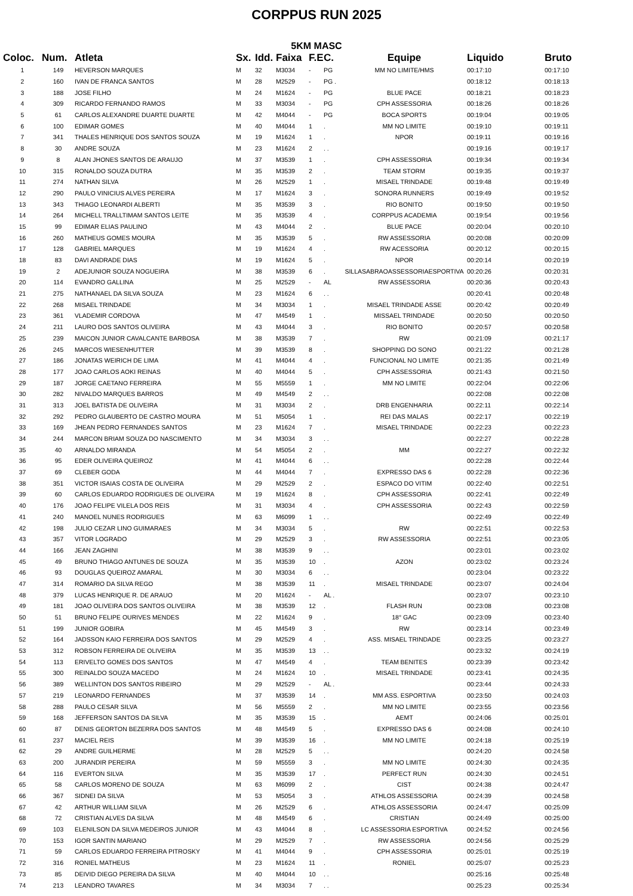CORPPUS RUN 2025
5KM MASC
| Coloc. | Num. | Atleta | Sx. | Idd. | Faixa | F.E | C. | Equipe | Liquido | Bruto |
| --- | --- | --- | --- | --- | --- | --- | --- | --- | --- | --- |
| 1 | 149 | HEVERSON MARQUES | M | 32 | M3034 | - | PG | MM NO LIMITE/HMS | 00:17:10 | 00:17:10 |
| 2 | 160 | IVAN DE FRANCA SANTOS | M | 28 | M2529 | - | PG . | | 00:18:12 | 00:18:13 |
| 3 | 188 | JOSE FILHO | M | 24 | M1624 | - | PG | BLUE PACE | 00:18:21 | 00:18:23 |
| 4 | 309 | RICARDO FERNANDO RAMOS | M | 33 | M3034 | - | PG | CPH ASSESSORIA | 00:18:26 | 00:18:26 |
| 5 | 61 | CARLOS ALEXANDRE DUARTE DUARTE | M | 42 | M4044 | - | PG | BOCA SPORTS | 00:19:04 | 00:19:05 |
| 6 | 100 | EDIMAR GOMES | M | 40 | M4044 | 1 | . | MM NO LIMITE | 00:19:10 | 00:19:11 |
| 7 | 341 | THALES HENRIQUE DOS SANTOS SOUZA | M | 19 | M1624 | 1 | . | NPOR | 00:19:11 | 00:19:16 |
| 8 | 30 | ANDRE SOUZA | M | 23 | M1624 | 2 | . . | | 00:19:16 | 00:19:17 |
| 9 | 8 | ALAN JHONES SANTOS DE ARAUJO | M | 37 | M3539 | 1 | . | CPH ASSESSORIA | 00:19:34 | 00:19:34 |
| 10 | 315 | RONALDO SOUZA DUTRA | M | 35 | M3539 | 2 | . | TEAM STORM | 00:19:35 | 00:19:37 |
| 11 | 274 | NATHAN SILVA | M | 26 | M2529 | 1 | . | MISAEL TRINDADE | 00:19:48 | 00:19:49 |
| 12 | 290 | PAULO VINICIUS ALVES PEREIRA | M | 17 | M1624 | 3 | . | SONORA RUNNERS | 00:19:49 | 00:19:52 |
| 13 | 343 | THIAGO LEONARDI ALBERTI | M | 35 | M3539 | 3 | . | RIO BONITO | 00:19:50 | 00:19:50 |
| 14 | 264 | MICHELL TRALLTIMAM SANTOS LEITE | M | 35 | M3539 | 4 | . | CORPPUS ACADEMIA | 00:19:54 | 00:19:56 |
| 15 | 99 | EDIMAR ELIAS PAULINO | M | 43 | M4044 | 2 | . | BLUE PACE | 00:20:04 | 00:20:10 |
| 16 | 260 | MATHEUS GOMES MOURA | M | 35 | M3539 | 5 | . | RW ASSESSORIA | 00:20:08 | 00:20:09 |
| 17 | 128 | GABRIEL MARQUES | M | 19 | M1624 | 4 | . | RW ACESSORIA | 00:20:12 | 00:20:15 |
| 18 | 83 | DAVI ANDRADE DIAS | M | 19 | M1624 | 5 | . | NPOR | 00:20:14 | 00:20:19 |
| 19 | 2 | ADEJUNIOR SOUZA NOGUEIRA | M | 38 | M3539 | 6 | . | SILLASABRAOASSESSORIAESPORTIVA | 00:20:26 | 00:20:31 |
| 20 | 114 | EVANDRO GALLINA | M | 25 | M2529 | - | AL | RW ASSESSORIA | 00:20:36 | 00:20:43 |
| 21 | 275 | NATHANAEL DA SILVA SOUZA | M | 23 | M1624 | 6 | . . | | 00:20:41 | 00:20:48 |
| 22 | 268 | MISAEL TRINDADE | M | 34 | M3034 | 1 | . | MISAEL TRINDADE ASSE | 00:20:42 | 00:20:49 |
| 23 | 361 | VLADEMIR CORDOVA | M | 47 | M4549 | 1 | . | MISSAEL TRINDADE | 00:20:50 | 00:20:50 |
| 24 | 211 | LAURO DOS SANTOS OLIVEIRA | M | 43 | M4044 | 3 | . | RIO BONITO | 00:20:57 | 00:20:58 |
| 25 | 239 | MAICON JUNIOR CAVALCANTE BARBOSA | M | 38 | M3539 | 7 | . | RW | 00:21:09 | 00:21:17 |
| 26 | 245 | MARCOS WIESENHUTTER | M | 39 | M3539 | 8 | . | SHOPPING DO SONO | 00:21:22 | 00:21:28 |
| 27 | 186 | JONATAS WEIRICH DE LIMA | M | 41 | M4044 | 4 | . | FUNCIONAL NO LIMITE | 00:21:35 | 00:21:49 |
| 28 | 177 | JOAO CARLOS AOKI REINAS | M | 40 | M4044 | 5 | . | CPH ASSESSORIA | 00:21:43 | 00:21:50 |
| 29 | 187 | JORGE CAETANO FERREIRA | M | 55 | M5559 | 1 | . | MM NO LIMITE | 00:22:04 | 00:22:06 |
| 30 | 282 | NIVALDO MARQUES BARROS | M | 49 | M4549 | 2 | . . | | 00:22:08 | 00:22:08 |
| 31 | 313 | JOEL BATISTA DE OLIVEIRA | M | 31 | M3034 | 2 | . | DRB ENGENHARIA | 00:22:11 | 00:22:14 |
| 32 | 292 | PEDRO GLAUBERTO DE CASTRO MOURA | M | 51 | M5054 | 1 | . | REI DAS MALAS | 00:22:17 | 00:22:19 |
| 33 | 169 | JHEAN PEDRO FERNANDES SANTOS | M | 23 | M1624 | 7 | . | MISAEL TRINDADE | 00:22:23 | 00:22:23 |
| 34 | 244 | MARCON BRIAM SOUZA DO NASCIMENTO | M | 34 | M3034 | 3 | . . | | 00:22:27 | 00:22:28 |
| 35 | 40 | ARNALDO MIRANDA | M | 54 | M5054 | 2 | . | MM | 00:22:27 | 00:22:32 |
| 36 | 95 | EDER OLIVEIRA QUEIROZ | M | 41 | M4044 | 6 | . . | | 00:22:28 | 00:22:44 |
| 37 | 69 | CLEBER GODA | M | 44 | M4044 | 7 | . | EXPRESSO DAS 6 | 00:22:28 | 00:22:36 |
| 38 | 351 | VICTOR ISAIAS COSTA DE OLIVEIRA | M | 29 | M2529 | 2 | . | ESPACO DO VITIM | 00:22:40 | 00:22:51 |
| 39 | 60 | CARLOS EDUARDO RODRIGUES DE OLIVEIRA | M | 19 | M1624 | 8 | . | CPH ASSESSORIA | 00:22:41 | 00:22:49 |
| 40 | 176 | JOAO FELIPE VILELA DOS REIS | M | 31 | M3034 | 4 | . | CPH ASSESSORIA | 00:22:43 | 00:22:59 |
| 41 | 240 | MANOEL NUNES RODRIGUES | M | 63 | M6099 | 1 | . . | | 00:22:49 | 00:22:49 |
| 42 | 198 | JULIO CEZAR LINO GUIMARAES | M | 34 | M3034 | 5 | . | RW | 00:22:51 | 00:22:53 |
| 43 | 357 | VITOR LOGRADO | M | 29 | M2529 | 3 | . | RW ASSESSORIA | 00:22:51 | 00:23:05 |
| 44 | 166 | JEAN ZAGHINI | M | 38 | M3539 | 9 | . . | | 00:23:01 | 00:23:02 |
| 45 | 49 | BRUNO THIAGO ANTUNES DE SOUZA | M | 35 | M3539 | 10 | . | AZON | 00:23:02 | 00:23:24 |
| 46 | 93 | DOUGLAS QUEIROZ AMARAL | M | 30 | M3034 | 6 | . . | | 00:23:04 | 00:23:22 |
| 47 | 314 | ROMARIO DA SILVA REGO | M | 38 | M3539 | 11 | . | MISAEL TRINDADE | 00:23:07 | 00:24:04 |
| 48 | 379 | LUCAS HENRIQUE R. DE ARAUO | M | 20 | M1624 | - | AL . | | 00:23:07 | 00:23:10 |
| 49 | 181 | JOAO OLIVEIRA DOS SANTOS OLIVEIRA | M | 38 | M3539 | 12 | . | FLASH RUN | 00:23:08 | 00:23:08 |
| 50 | 51 | BRUNO FELIPE OURIVES MENDES | M | 22 | M1624 | 9 | . | 18° GAC | 00:23:09 | 00:23:40 |
| 51 | 199 | JUNIOR GOBIRA | M | 45 | M4549 | 3 | . | RW | 00:23:14 | 00:23:49 |
| 52 | 164 | JADSSON KAIO FERREIRA DOS SANTOS | M | 29 | M2529 | 4 | . | ASS. MISAEL TRINDADE | 00:23:25 | 00:23:27 |
| 53 | 312 | ROBSON FERREIRA DE OLIVEIRA | M | 35 | M3539 | 13 | . . | | 00:23:32 | 00:24:19 |
| 54 | 113 | ERIVELTO GOMES DOS SANTOS | M | 47 | M4549 | 4 | . | TEAM BENITES | 00:23:39 | 00:23:42 |
| 55 | 300 | REINALDO SOUZA MACEDO | M | 24 | M1624 | 10 | . | MISAEL TRINDADE | 00:23:41 | 00:24:35 |
| 56 | 389 | WELLINTON DOS SANTOS RIBEIRO | M | 29 | M2529 | - | AL . | | 00:23:44 | 00:24:33 |
| 57 | 219 | LEONARDO FERNANDES | M | 37 | M3539 | 14 | . | MM ASS. ESPORTIVA | 00:23:50 | 00:24:03 |
| 58 | 288 | PAULO CESAR SILVA | M | 56 | M5559 | 2 | . | MM NO LIMITE | 00:23:55 | 00:23:56 |
| 59 | 168 | JEFFERSON SANTOS DA SILVA | M | 35 | M3539 | 15 | . | AEMT | 00:24:06 | 00:25:01 |
| 60 | 87 | DENIS GEORTON BEZERRA DOS SANTOS | M | 48 | M4549 | 5 | . | EXPRESSO DAS 6 | 00:24:08 | 00:24:10 |
| 61 | 237 | MACIEL REIS | M | 39 | M3539 | 16 | . | MM NO LIMITE | 00:24:18 | 00:25:19 |
| 62 | 29 | ANDRE GUILHERME | M | 28 | M2529 | 5 | . . | | 00:24:20 | 00:24:58 |
| 63 | 200 | JURANDIR PEREIRA | M | 59 | M5559 | 3 | . | MM NO LIMITE | 00:24:30 | 00:24:35 |
| 64 | 116 | EVERTON SILVA | M | 35 | M3539 | 17 | . | PERFECT RUN | 00:24:30 | 00:24:51 |
| 65 | 58 | CARLOS MORENO DE SOUZA | M | 63 | M6099 | 2 | . | CIST | 00:24:38 | 00:24:47 |
| 66 | 367 | SIDNEI DA SILVA | M | 53 | M5054 | 3 | . | ATHLOS ASSESSORIA | 00:24:39 | 00:24:58 |
| 67 | 42 | ARTHUR WILLIAM SILVA | M | 26 | M2529 | 6 | . | ATHLOS ASSESSORIA | 00:24:47 | 00:25:09 |
| 68 | 72 | CRISTIAN ALVES DA SILVA | M | 48 | M4549 | 6 | . | CRISTIAN | 00:24:49 | 00:25:00 |
| 69 | 103 | ELENILSON DA SILVA MEDEIROS JUNIOR | M | 43 | M4044 | 8 | . | LC ASSESSORIA ESPORTIVA | 00:24:52 | 00:24:56 |
| 70 | 153 | IGOR SANTIN MARIANO | M | 29 | M2529 | 7 | . | RW ASSESSORIA | 00:24:56 | 00:25:29 |
| 71 | 59 | CARLOS EDUARDO FERREIRA PITROSKY | M | 41 | M4044 | 9 | . | CPH ASSESSORIA | 00:25:01 | 00:25:19 |
| 72 | 316 | RONIEL MATHEUS | M | 23 | M1624 | 11 | . | RONIEL | 00:25:07 | 00:25:23 |
| 73 | 85 | DEIVID DIEGO PEREIRA DA SILVA | M | 40 | M4044 | 10 | . . | | 00:25:16 | 00:25:48 |
| 74 | 213 | LEANDRO TAVARES | M | 34 | M3034 | 7 | . . | | 00:25:23 | 00:25:34 |